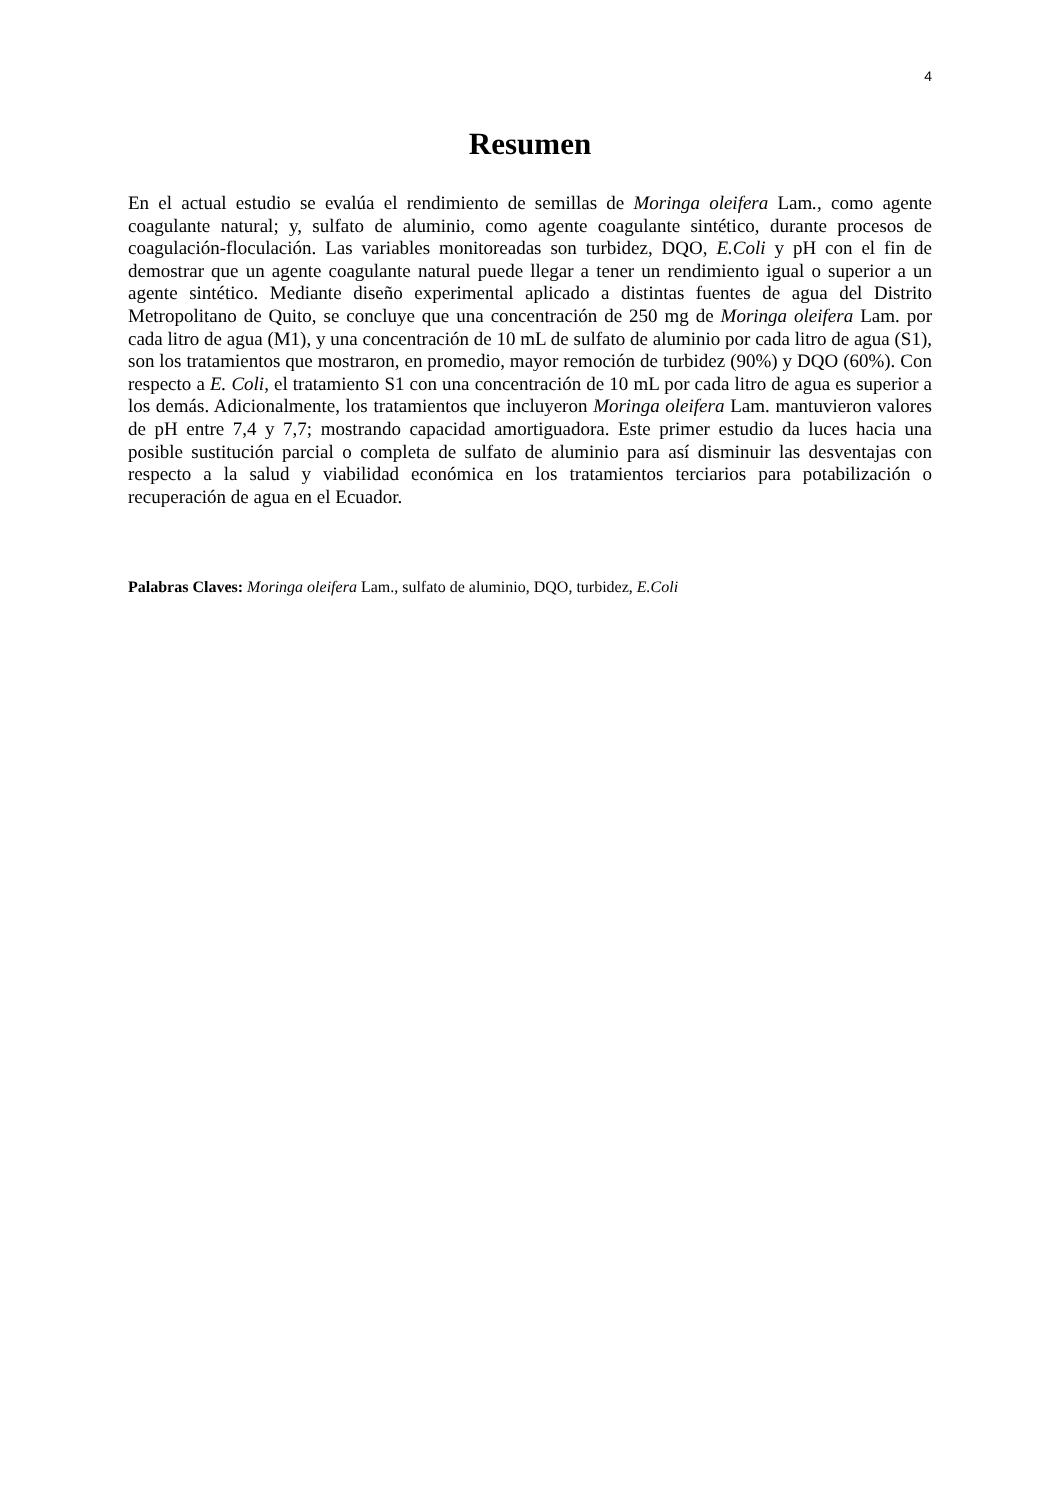4
Resumen
En el actual estudio se evalúa el rendimiento de semillas de Moringa oleifera Lam., como agente coagulante natural; y, sulfato de aluminio, como agente coagulante sintético, durante procesos de coagulación-floculación. Las variables monitoreadas son turbidez, DQO, E.Coli y pH con el fin de demostrar que un agente coagulante natural puede llegar a tener un rendimiento igual o superior a un agente sintético. Mediante diseño experimental aplicado a distintas fuentes de agua del Distrito Metropolitano de Quito, se concluye que una concentración de 250 mg de Moringa oleifera Lam. por cada litro de agua (M1), y una concentración de 10 mL de sulfato de aluminio por cada litro de agua (S1), son los tratamientos que mostraron, en promedio, mayor remoción de turbidez (90%) y DQO (60%). Con respecto a E. Coli, el tratamiento S1 con una concentración de 10 mL por cada litro de agua es superior a los demás. Adicionalmente, los tratamientos que incluyeron Moringa oleifera Lam. mantuvieron valores de pH entre 7,4 y 7,7; mostrando capacidad amortiguadora. Este primer estudio da luces hacia una posible sustitución parcial o completa de sulfato de aluminio para así disminuir las desventajas con respecto a la salud y viabilidad económica en los tratamientos terciarios para potabilización o recuperación de agua en el Ecuador.
Palabras Claves: Moringa oleifera Lam., sulfato de aluminio, DQO, turbidez, E.Coli